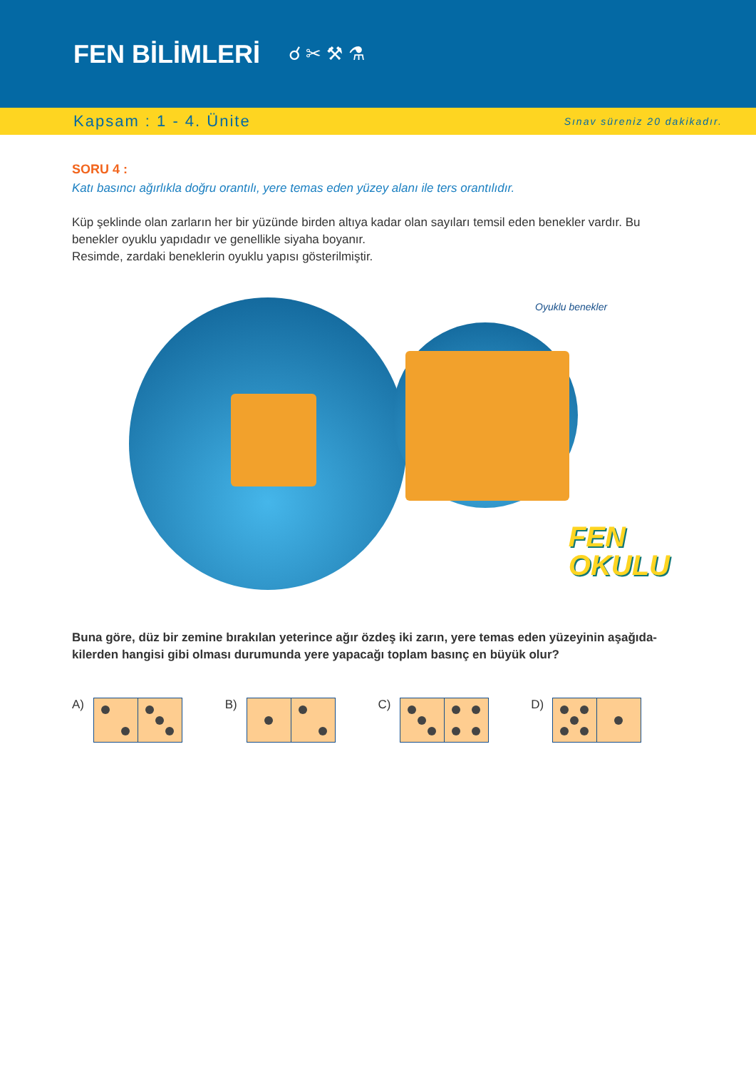FEN BİLİMLERİ
☌ ✂ ⚒ ⚗
Kapsam : 1 - 4. Ünite Sınav süreniz 20 dakikadır.
SORU 4 :
Katı basıncı ağırlıkla doğru orantılı, yere temas eden yüzey alanı ile ters orantılıdır.
Küp şeklinde olan zarların her bir yüzünde birden altıya kadar olan sayıları temsil eden benekler vardır. Bu benekler oyuklu yapıdadır ve genellikle siyaha boyanır.
Resimde, zardaki beneklerin oyuklu yapısı gösterilmiştir.
Oyuklu benekler
FEN
OKULU
Buna göre, düz bir zemine bırakılan yeterince ağır özdeş iki zarın, yere temas eden yüzeyinin aşağıda-kilerden hangisi gibi olması durumunda yere yapacağı toplam basınç en büyük olur?
A) B) C) D)